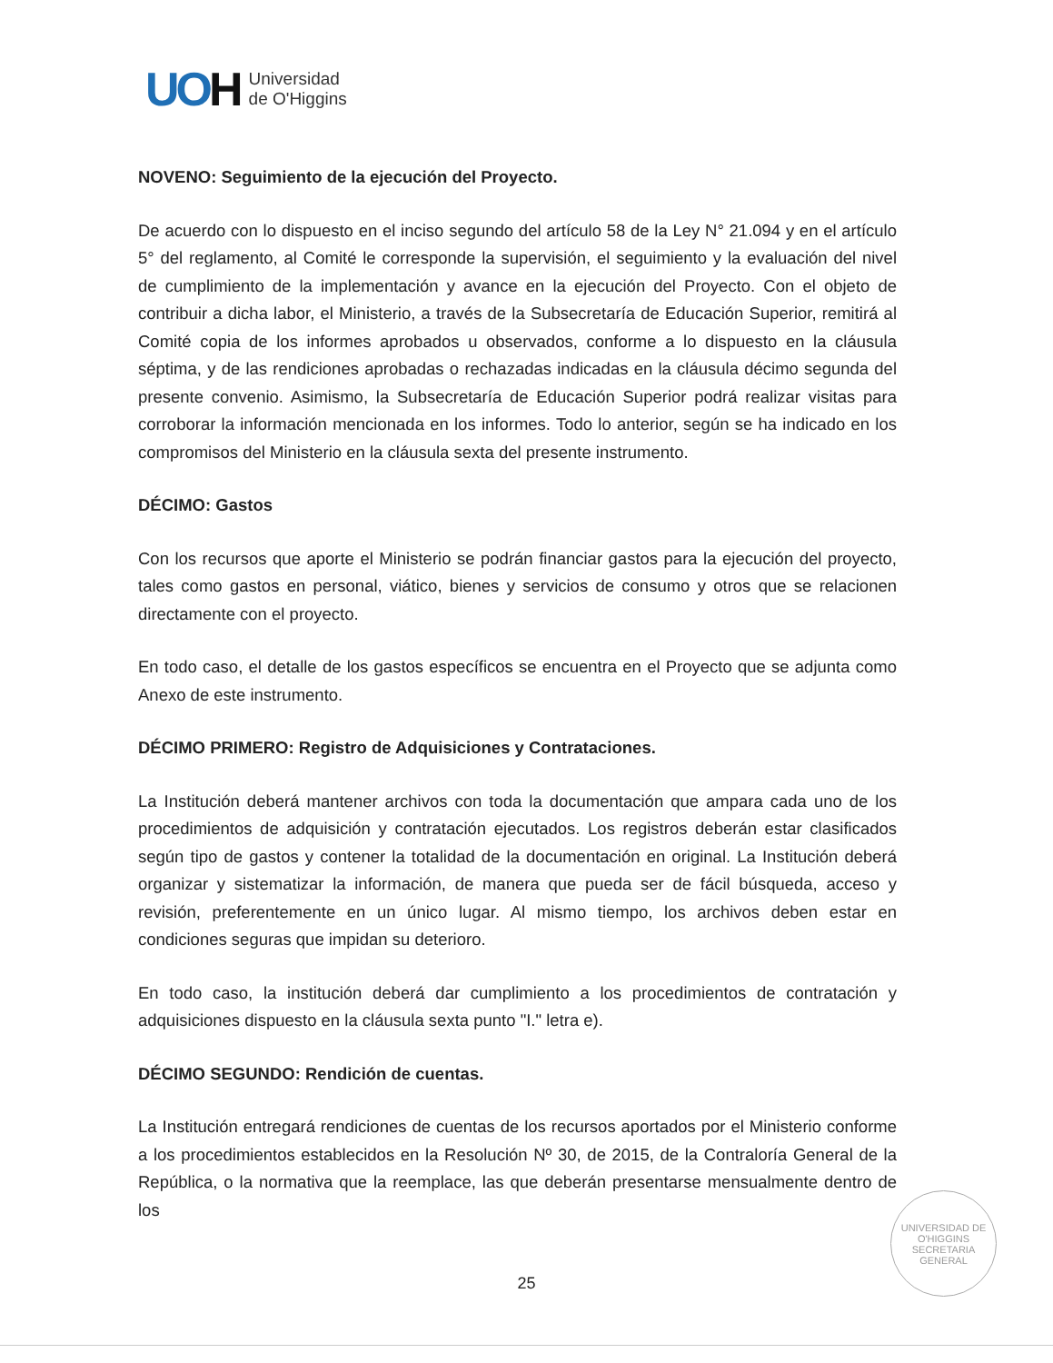UOH
Universidad
de O'Higgins
NOVENO: Seguimiento de la ejecución del Proyecto.
De acuerdo con lo dispuesto en el inciso segundo del artículo 58 de la Ley N° 21.094 y en el artículo 5° del reglamento, al Comité le corresponde la supervisión, el seguimiento y la evaluación del nivel de cumplimiento de la implementación y avance en la ejecución del Proyecto. Con el objeto de contribuir a dicha labor, el Ministerio, a través de la Subsecretaría de Educación Superior, remitirá al Comité copia de los informes aprobados u observados, conforme a lo dispuesto en la cláusula séptima, y de las rendiciones aprobadas o rechazadas indicadas en la cláusula décimo segunda del presente convenio. Asimismo, la Subsecretaría de Educación Superior podrá realizar visitas para corroborar la información mencionada en los informes. Todo lo anterior, según se ha indicado en los compromisos del Ministerio en la cláusula sexta del presente instrumento.
DÉCIMO: Gastos
Con los recursos que aporte el Ministerio se podrán financiar gastos para la ejecución del proyecto, tales como gastos en personal, viático, bienes y servicios de consumo y otros que se relacionen directamente con el proyecto.
En todo caso, el detalle de los gastos específicos se encuentra en el Proyecto que se adjunta como Anexo de este instrumento.
DÉCIMO PRIMERO: Registro de Adquisiciones y Contrataciones.
La Institución deberá mantener archivos con toda la documentación que ampara cada uno de los procedimientos de adquisición y contratación ejecutados. Los registros deberán estar clasificados según tipo de gastos y contener la totalidad de la documentación en original. La Institución deberá organizar y sistematizar la información, de manera que pueda ser de fácil búsqueda, acceso y revisión, preferentemente en un único lugar. Al mismo tiempo, los archivos deben estar en condiciones seguras que impidan su deterioro.
En todo caso, la institución deberá dar cumplimiento a los procedimientos de contratación y adquisiciones dispuesto en la cláusula sexta punto "I." letra e).
DÉCIMO SEGUNDO: Rendición de cuentas.
La Institución entregará rendiciones de cuentas de los recursos aportados por el Ministerio conforme a los procedimientos establecidos en la Resolución Nº 30, de 2015, de la Contraloría General de la República, o la normativa que la reemplace, las que deberán presentarse mensualmente dentro de los
UNIVERSIDAD DE O'HIGGINS
SECRETARIA
GENERAL
25